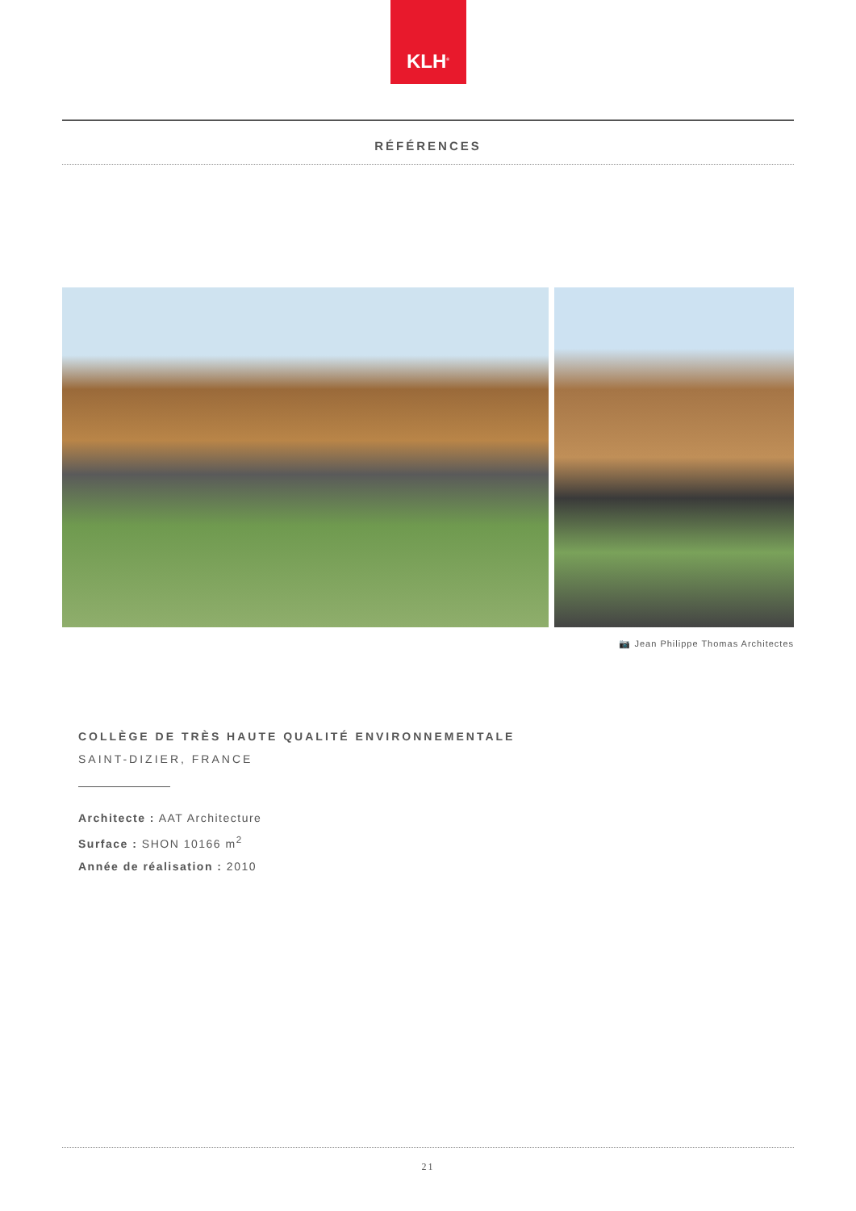KLH<sup>®</sup>
RÉFÉRENCES
📷 Jean Philippe Thomas Architectes
COLLÈGE DE TRÈS HAUTE QUALITÉ ENVIRONNEMENTALE
SAINT-DIZIER, FRANCE
Architecte : AAT Architecture
Surface : SHON 10166 m<sup>2</sup>
Année de réalisation : 2010
21